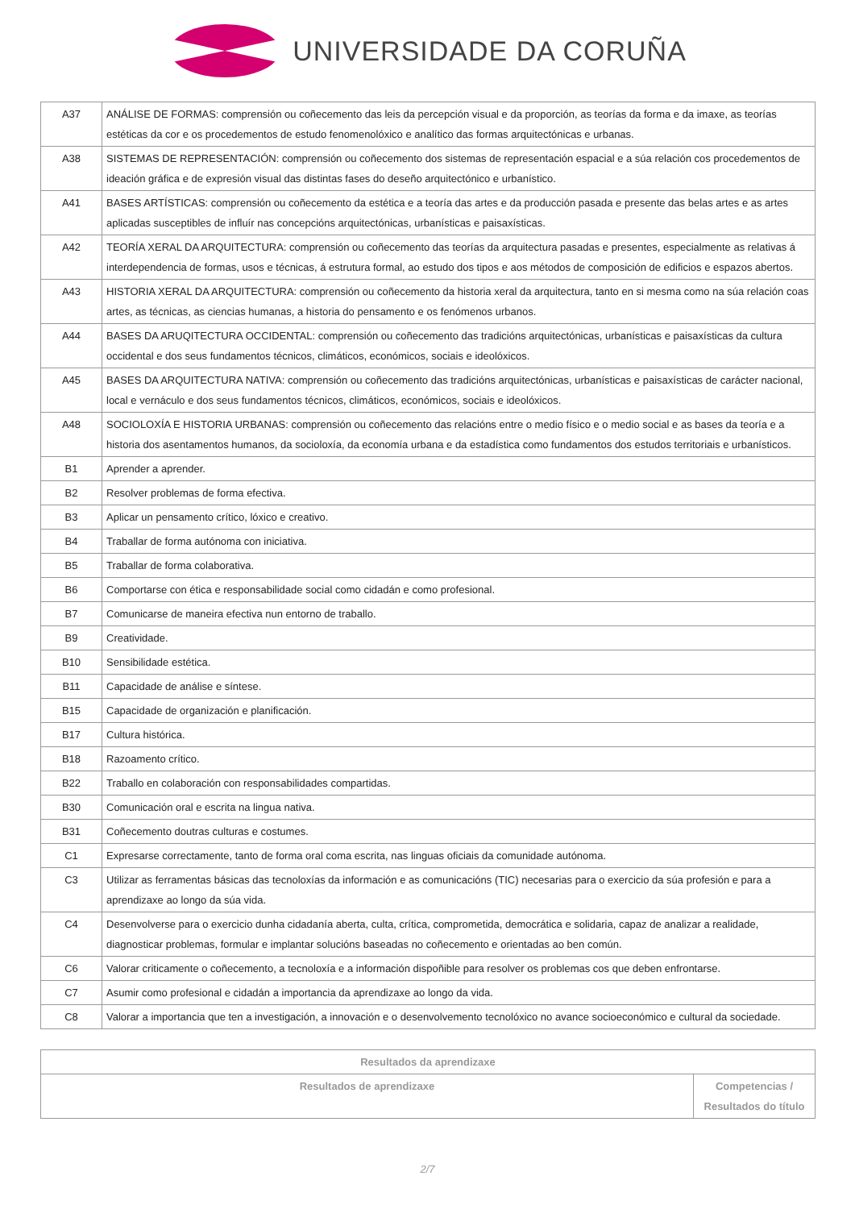UNIVERSIDADE DA CORUÑA
| A37 | ANÁLISE DE FORMAS: comprensión ou coñecemento das leis da percepción visual e da proporción, as teorías da forma e da imaxe, as teorías estéticas da cor e os procedementos de estudo fenomenolóxico e analítico das formas arquitectónicas e urbanas. |
| A38 | SISTEMAS DE REPRESENTACIÓN: comprensión ou coñecemento dos sistemas de representación espacial e a súa relación cos procedementos de ideación gráfica e de expresión visual das distintas fases do deseño arquitectónico e urbanístico. |
| A41 | BASES ARTÍSTICAS: comprensión ou coñecemento da estética e a teoría das artes e da producción pasada e presente das belas artes e as artes aplicadas susceptibles de influír nas concepcións arquitectónicas, urbanísticas e paisaxísticas. |
| A42 | TEORÍA XERAL DA ARQUITECTURA: comprensión ou coñecemento das teorías da arquitectura pasadas e presentes, especialmente as relativas á interdependencia de formas, usos e técnicas, á estrutura formal, ao estudo dos tipos e aos métodos de composición de edificios e espazos abertos. |
| A43 | HISTORIA XERAL DA ARQUITECTURA: comprensión ou coñecemento da historia xeral da arquitectura, tanto en si mesma como na súa relación coas artes, as técnicas, as ciencias humanas, a historia do pensamento e os fenómenos urbanos. |
| A44 | BASES DA ARUQITECTURA OCCIDENTAL: comprensión ou coñecemento das tradicións arquitectónicas, urbanísticas e paisaxísticas da cultura occidental e dos seus fundamentos técnicos, climáticos, económicos, sociais e ideolóxicos. |
| A45 | BASES DA ARQUITECTURA NATIVA: comprensión ou coñecemento das tradicións arquitectónicas, urbanísticas e paisaxísticas de carácter nacional, local e vernáculo e dos seus fundamentos técnicos, climáticos, económicos, sociais e ideolóxicos. |
| A48 | SOCIOLOXÍA E HISTORIA URBANAS: comprensión ou coñecemento das relacións entre o medio físico e o medio social e as bases da teoría e a historia dos asentamentos humanos, da socioloxía, da economía urbana e da estadística como fundamentos dos estudos territoriais e urbanísticos. |
| B1 | Aprender a aprender. |
| B2 | Resolver problemas de forma efectiva. |
| B3 | Aplicar un pensamento crítico, lóxico e creativo. |
| B4 | Traballar de forma autónoma con iniciativa. |
| B5 | Traballar de forma colaborativa. |
| B6 | Comportarse con ética e responsabilidade social como cidadán e como profesional. |
| B7 | Comunicarse de maneira efectiva nun entorno de traballo. |
| B9 | Creatividade. |
| B10 | Sensibilidade estética. |
| B11 | Capacidade de análise e síntese. |
| B15 | Capacidade de organización e planificación. |
| B17 | Cultura histórica. |
| B18 | Razoamento crítico. |
| B22 | Traballo en colaboración con responsabilidades compartidas. |
| B30 | Comunicación oral e escrita na lingua nativa. |
| B31 | Coñecemento doutras culturas e costumes. |
| C1 | Expresarse correctamente, tanto de forma oral coma escrita, nas linguas oficiais da comunidade autónoma. |
| C3 | Utilizar as ferramentas básicas das tecnoloxías da información e as comunicacións (TIC) necesarias para o exercicio da súa profesión e para a aprendizaxe ao longo da súa vida. |
| C4 | Desenvolverse para o exercicio dunha cidadanía aberta, culta, crítica, comprometida, democrática e solidaria, capaz de analizar a realidade, diagnosticar problemas, formular e implantar solucións baseadas no coñecemento e orientadas ao ben común. |
| C6 | Valorar criticamente o coñecemento, a tecnoloxía e a información dispoñible para resolver os problemas cos que deben enfrontarse. |
| C7 | Asumir como profesional e cidadán a importancia da aprendizaxe ao longo da vida. |
| C8 | Valorar a importancia que ten a investigación, a innovación e o desenvolvemento tecnolóxico no avance socioeconómico e cultural da sociedade. |
| Resultados da aprendizaxe | |
| --- | --- |
| Resultados de aprendizaxe | Competencias / Resultados do título |
2/7